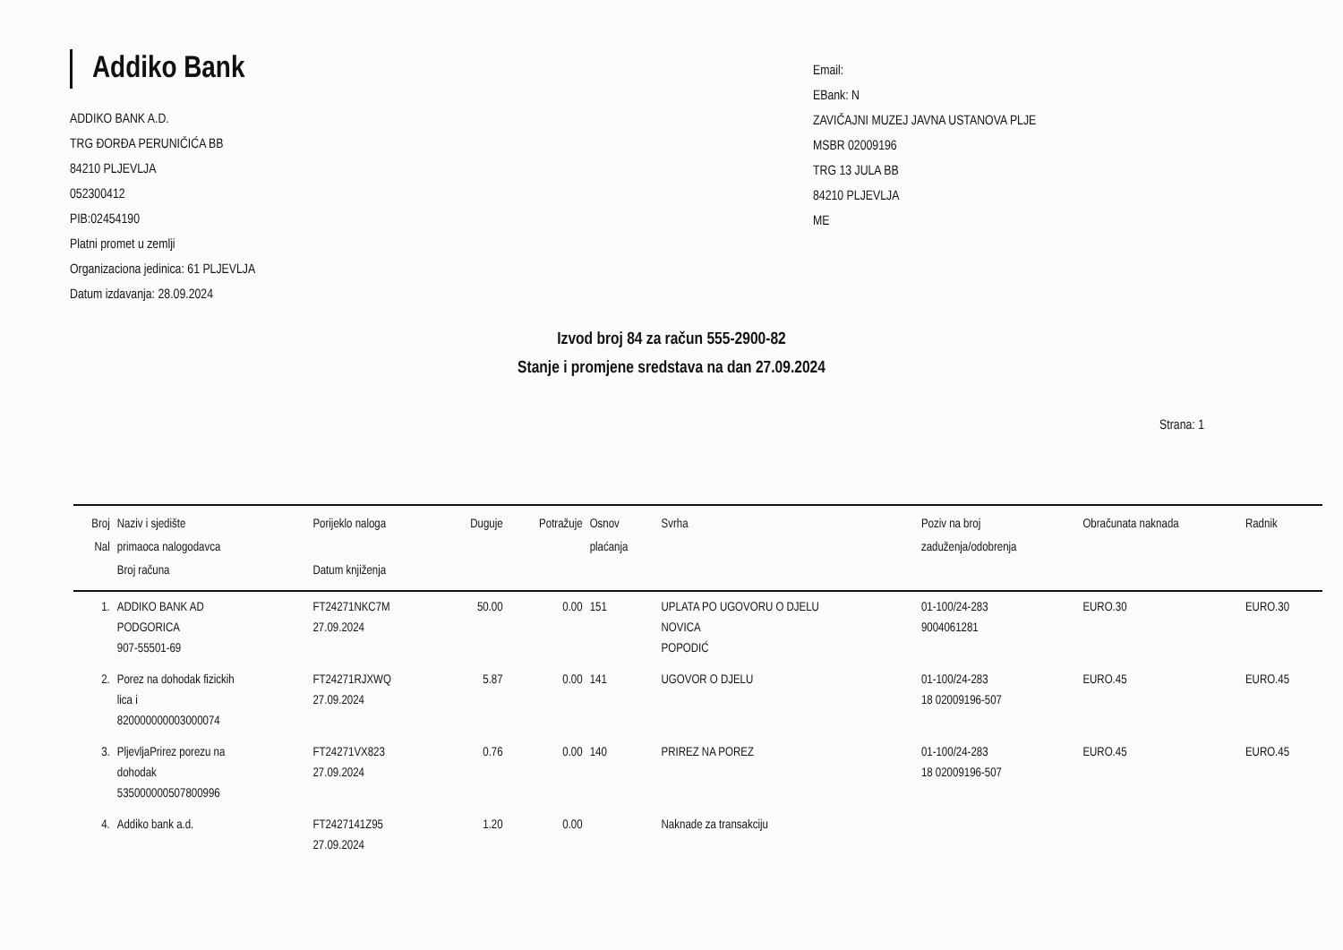Addiko Bank
ADDIKO BANK A.D.
TRG ĐORĐA PERUNIČIĆA BB
84210 PLJEVLJA
052300412
PIB:02454190
Platni promet u zemlji
Organizaciona jedinica: 61 PLJEVLJA
Datum izdavanja: 28.09.2024
Email:
EBank: N
ZAVIČAJNI MUZEJ JAVNA USTANOVA PLJE
MSBR 02009196
TRG 13 JULA BB
84210 PLJEVLJA
ME
Izvod broj 84 za račun 555-2900-82
Stanje i promjene sredstava na dan 27.09.2024
Strana: 1
| Broj Nal | Naziv i sjedište primaoca nalogodavca Broj računa | Porijeklo naloga Datum knjiženja | Duguje | Potražuje | Osnov plaćanja | Svrha | Poziv na broj zaduženja/odobrenja | Obračunata naknada | Radnik |
| --- | --- | --- | --- | --- | --- | --- | --- | --- | --- |
| 1. | ADDIKO BANK AD PODGORICA 907-55501-69 | FT24271NKC7M 27.09.2024 | 50.00 | 0.00 | 151 | UPLATA PO UGOVORU O DJELU NOVICA POPODIĆ | 01-100/24-283 9004061281 | EURO.30 | EURO.30 |
| 2. | Porez na dohodak fizickih lica i 820000000003000074 | FT24271RJXWQ 27.09.2024 | 5.87 | 0.00 | 141 | UGOVOR O DJELU | 01-100/24-283 18 02009196-507 | EURO.45 | EURO.45 |
| 3. | PljevljaPrirez porezu na dohodak 535000000507800996 | FT24271VX823 27.09.2024 | 0.76 | 0.00 | 140 | PRIREZ NA POREZ | 01-100/24-283 18 02009196-507 | EURO.45 | EURO.45 |
| 4. | Addiko bank a.d. | FT2427141Z95 27.09.2024 | 1.20 | 0.00 | | Naknade za transakciju | | | |